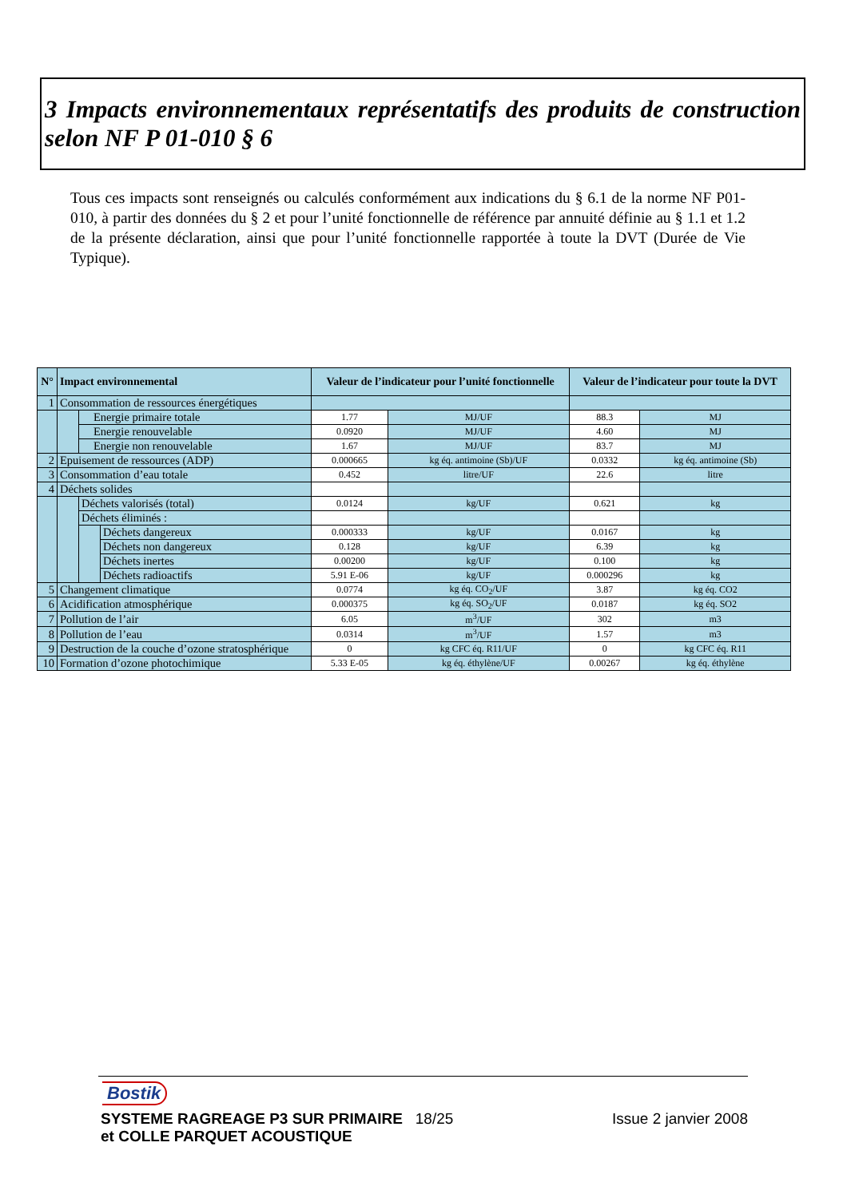3 Impacts environnementaux représentatifs des produits de construction selon NF P 01-010 § 6
Tous ces impacts sont renseignés ou calculés conformément aux indications du § 6.1 de la norme NF P01-010, à partir des données du § 2 et pour l’unité fonctionnelle de référence par annuité définie au § 1.1 et 1.2 de la présente déclaration, ainsi que pour l’unité fonctionnelle rapportée à toute la DVT (Durée de Vie Typique).
| N° | Impact environnemental | | | Valeur de l’indicateur pour l’unité fonctionnelle | | Valeur de l’indicateur pour toute la DVT | |
| --- | --- | --- | --- | --- | --- | --- | --- |
| 1 | Consommation de ressources énergétiques | | | | | | |
| | | Energie primaire totale | | 1.77 | MJ/UF | 88.3 | MJ |
| | | Energie renouvelable | | 0.0920 | MJ/UF | 4.60 | MJ |
| | | Energie non renouvelable | | 1.67 | MJ/UF | 83.7 | MJ |
| 2 | Epuisement de ressources (ADP) | | | 0.000665 | kg éq. antimoine (Sb)/UF | 0.0332 | kg éq. antimoine (Sb) |
| 3 | Consommation d’eau totale | | | 0.452 | litre/UF | 22.6 | litre |
| 4 | Déchets solides | | | | | | |
| | | Déchets valorisés (total) | | 0.0124 | kg/UF | 0.621 | kg |
| | | Déchets éliminés : | | | | | |
| | | | Déchets dangereux | 0.000333 | kg/UF | 0.0167 | kg |
| | | | Déchets non dangereux | 0.128 | kg/UF | 6.39 | kg |
| | | | Déchets inertes | 0.00200 | kg/UF | 0.100 | kg |
| | | | Déchets radioactifs | 5.91 E-06 | kg/UF | 0.000296 | kg |
| 5 | Changement climatique | | | 0.0774 | kg éq. CO<sub>2</sub>/UF | 3.87 | kg éq. CO2 |
| 6 | Acidification atmosphérique | | | 0.000375 | kg éq. SO<sub>2</sub>/UF | 0.0187 | kg éq. SO2 |
| 7 | Pollution de l’air | | | 6.05 | m<sup>3</sup>/UF | 302 | m3 |
| 8 | Pollution de l’eau | | | 0.0314 | m<sup>3</sup>/UF | 1.57 | m3 |
| 9 | Destruction de la couche d’ozone stratosphérique | | | 0 | kg CFC éq. R11/UF | 0 | kg CFC éq. R11 |
| 10 | Formation d’ozone photochimique | | | 5.33 E-05 | kg éq. éthylène/UF | 0.00267 | kg éq. éthylène |
Bostik
SYSTEME RAGREAGE P3 SUR PRIMAIRE 18/25 Issue 2 janvier 2008
et COLLE PARQUET ACOUSTIQUE